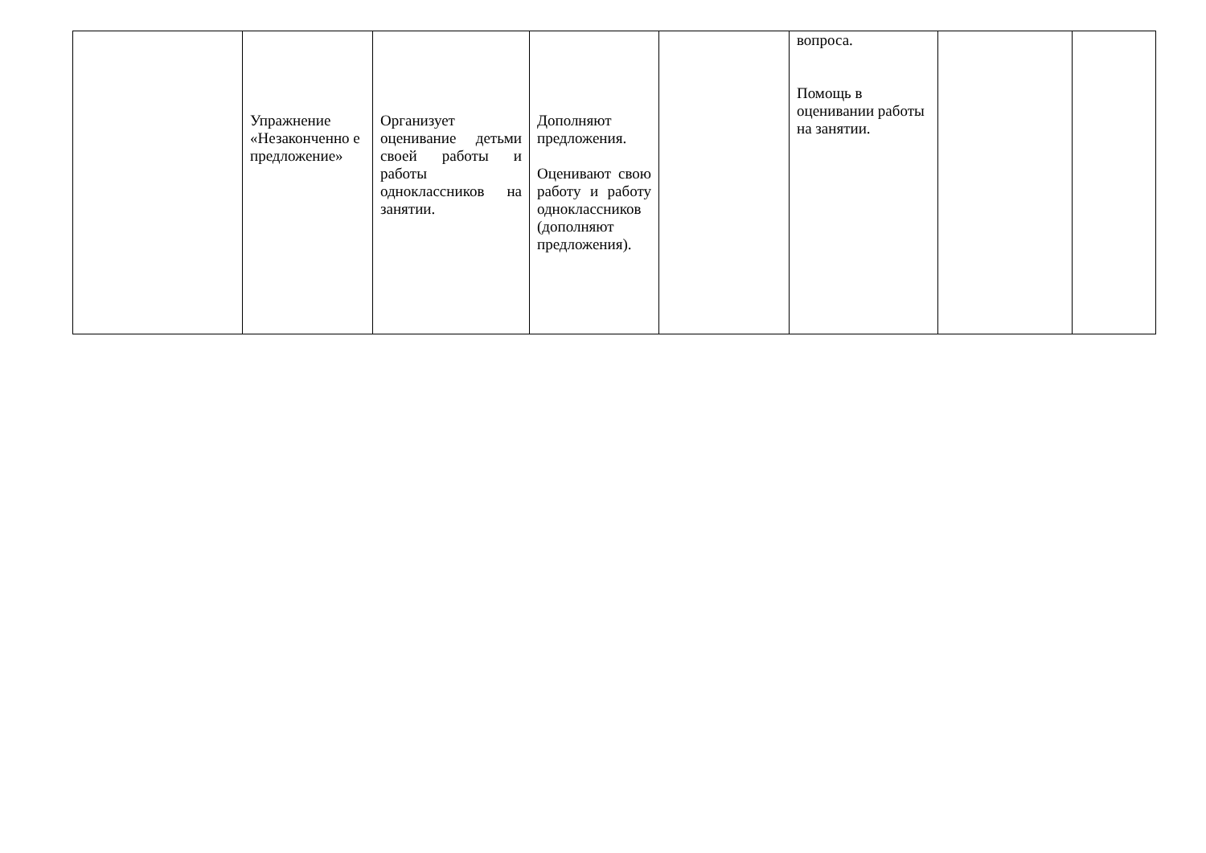| | Упражнение «Незаконченно е предложение» | Организует оценивание детьми своей работы и работы одноклассников на занятии. | Дополняют предложения. Оценивают свою работу и работу одноклассников (дополняют предложения). | | вопроса. Помощь в оценивании работы на занятии. | | |